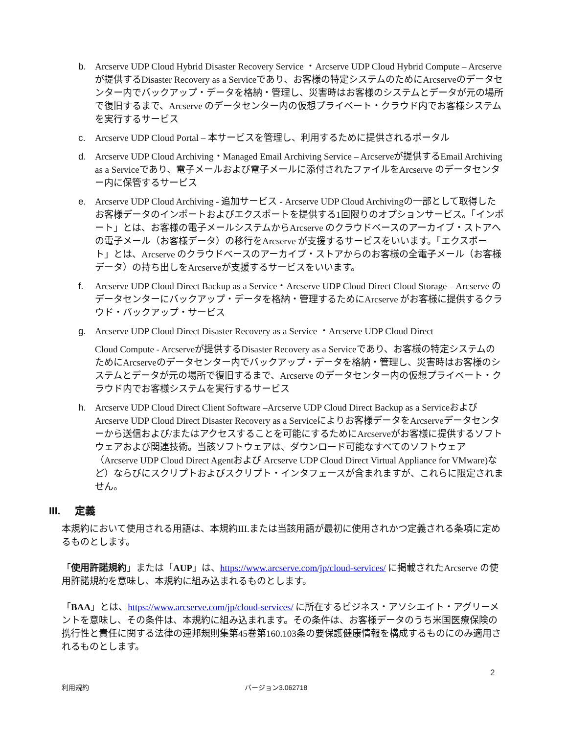b. Arcserve UDP Cloud Hybrid Disaster Recovery Service ・Arcserve UDP Cloud Hybrid Compute – Arcserveが提供するDisaster Recovery as a Serviceであり、お客様の特定システムのためにArcserveのデータセンター内でバックアップ・データを格納・管理し、災害時はお客様のシステムとデータが元の場所で復旧するまで、Arcserve のデータセンター内の仮想プライベート・クラウド内でお客様システムを実行するサービス
c. Arcserve UDP Cloud Portal – 本サービスを管理し、利用するために提供されるポータル
d. Arcserve UDP Cloud Archiving・Managed Email Archiving Service – Arcserveが提供するEmail Archiving as a Serviceであり、電子メールおよび電子メールに添付されたファイルをArcserve のデータセンター内に保管するサービス
e. Arcserve UDP Cloud Archiving - 追加サービス - Arcserve UDP Cloud Archivingの一部として取得したお客様データのインポートおよびエクスポートを提供する1回限りのオプションサービス。「インポート」とは、お客様の電子メールシステムからArcserve のクラウドベースのアーカイブ・ストアへの電子メール（お客様データ）の移行をArcserve が支援するサービスをいいます。「エクスポート」とは、Arcserve のクラウドベースのアーカイブ・ストアからのお客様の全電子メール（お客様データ）の持ち出しをArcserveが支援するサービスをいいます。
f. Arcserve UDP Cloud Direct Backup as a Service・Arcserve UDP Cloud Direct Cloud Storage – Arcserve のデータセンターにバックアップ・データを格納・管理するためにArcserve がお客様に提供するクラウド・バックアップ・サービス
g. Arcserve UDP Cloud Direct Disaster Recovery as a Service ・Arcserve UDP Cloud Direct
Cloud Compute - Arcserveが提供するDisaster Recovery as a Serviceであり、お客様の特定システムのためにArcserveのデータセンター内でバックアップ・データを格納・管理し、災害時はお客様のシステムとデータが元の場所で復旧するまで、Arcserve のデータセンター内の仮想プライベート・クラウド内でお客様システムを実行するサービス
h. Arcserve UDP Cloud Direct Client Software –Arcserve UDP Cloud Direct Backup as a ServiceおよびArcserve UDP Cloud Direct Disaster Recovery as a Serviceによりお客様データをArcserveデータセンターから送信および/またはアクセスすることを可能にするためにArcserveがお客様に提供するソフトウェアおよび関連技術。当該ソフトウェアは、ダウンロード可能なすべてのソフトウェア（Arcserve UDP Cloud Direct Agentおよび Arcserve UDP Cloud Direct Virtual Appliance for VMware)など）ならびにスクリプトおよびスクリプト・インタフェースが含まれますが、これらに限定されません。
III. 定義
本規約において使用される用語は、本規約III.または当該用語が最初に使用されかつ定義される条項に定めるものとします。
「使用許諾規約」または「AUP」は、https://www.arcserve.com/jp/cloud-services/ に掲載されたArcserve の使用許諾規約を意味し、本規約に組み込まれるものとします。
「BAA」とは、https://www.arcserve.com/jp/cloud-services/ に所在するビジネス・アソシエイト・アグリーメントを意味し、その条件は、本規約に組み込まれます。その条件は、お客様データのうち米国医療保険の携行性と責任に関する法律の連邦規則集第45巻第160.103条の要保護健康情報を構成するものにのみ適用されるものとします。
2
利用規約 バージョン3.062718